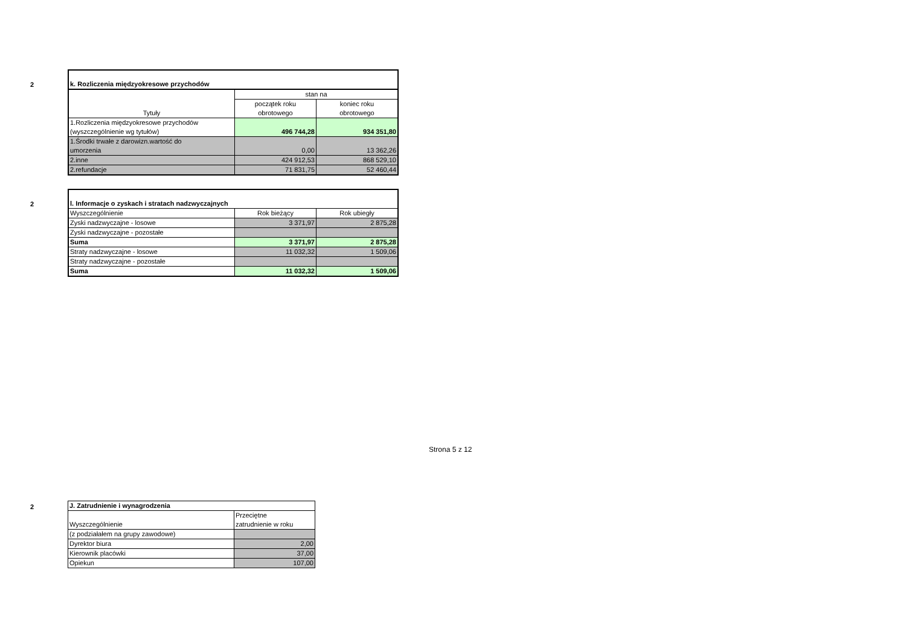2
| k. Rozliczenia międzyokresowe przychodów | | |
| Tytuły | stan na | |
| | początek roku obrotowego | koniec roku obrotowego |
| 1.Rozliczenia międzyokresowe przychodów (wyszczególnienie wg tytułów) | 496 744,28 | 934 351,80 |
| 1.Środki trwałe z darowizn.wartość do umorzenia | 0,00 | 13 362,26 |
| 2.inne | 424 912,53 | 868 529,10 |
| 2.refundacje | 71 831,75 | 52 460,44 |
2
| l. Informacje o zyskach i stratach nadzwyczajnych | | |
| Wyszczególnienie | Rok bieżący | Rok ubiegły |
| Zyski nadzwyczajne - losowe | 3 371,97 | 2 875,28 |
| Zyski nadzwyczajne - pozostałe | | |
| Suma | 3 371,97 | 2 875,28 |
| Straty nadzwyczajne - losowe | 11 032,32 | 1 509,06 |
| Straty nadzwyczajne - pozostałe | | |
| Suma | 11 032,32 | 1 509,06 |
2
| J. Zatrudnienie i wynagrodzenia | |
| Wyszczególnienie | Przeciętne zatrudnienie w roku |
| (z podziałałem na grupy zawodowe) | |
| Dyrektor biura | 2,00 |
| Kierownik placówki | 37,00 |
| Opiekun | 107,00 |
Strona 5 z 12